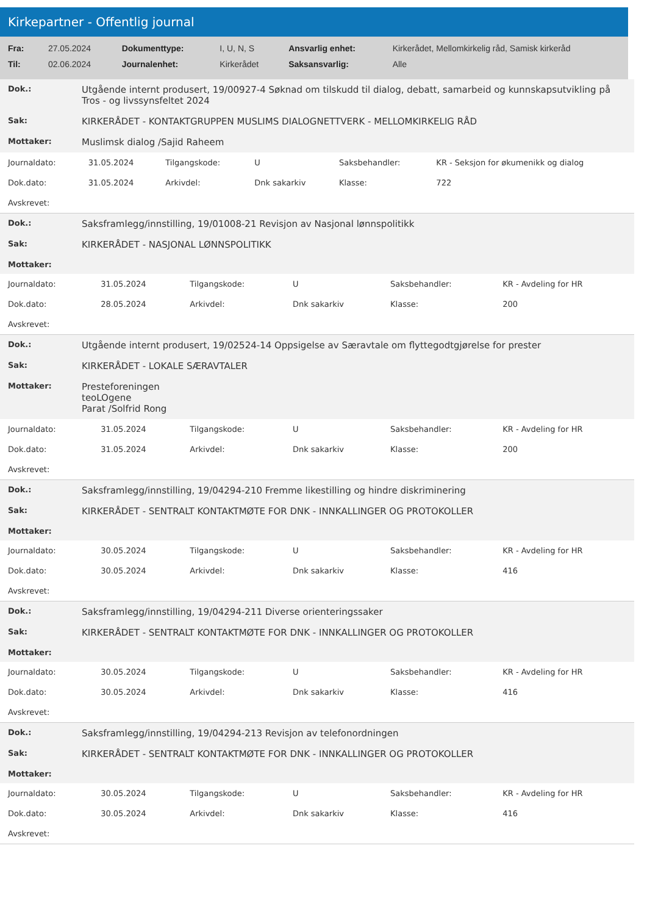Kirkepartner - Offentlig journal
| Fra: | 27.05.2024 | Dokumenttype: | I, U, N, S | Ansvarlig enhet: | Kirkerådet, Mellomkirkelig råd, Samisk kirkeråd |
| Til: | 02.06.2024 | Journalenhet: | Kirkerådet | Saksansvarlig: | Alle |
| Dok.: | Utgående internt produsert, 19/00927-4 Søknad om tilskudd til dialog, debatt, samarbeid og kunnskapsutvikling på Tros - og livssynsfeltet 2024 |
| Sak: | KIRKERÅDET - KONTAKTGRUPPEN MUSLIMS DIALOGNETTVERK - MELLOMKIRKELIG RÅD |
| Mottaker: | Muslimsk dialog /Sajid Raheem |
| Journaldato: | 31.05.2024 | Tilgangskode: | U | Saksbehandler: | KR - Seksjon for økumenikk og dialog |
| Dok.dato: | 31.05.2024 | Arkivdel: | Dnk sakarkiv | Klasse: | 722 |
| Avskrevet: | | | | | |
| Dok.: | Saksframlegg/innstilling, 19/01008-21 Revisjon av Nasjonal lønnspolitikk |
| Sak: | KIRKERÅDET - NASJONAL LØNNSPOLITIKK |
| Mottaker: | |
| Journaldato: | 31.05.2024 | Tilgangskode: | U | Saksbehandler: | KR - Avdeling for HR |
| Dok.dato: | 28.05.2024 | Arkivdel: | Dnk sakarkiv | Klasse: | 200 |
| Avskrevet: | | | | | |
| Dok.: | Utgående internt produsert, 19/02524-14 Oppsigelse av Særavtale om flyttegodtgjørelse for prester |
| Sak: | KIRKERÅDET - LOKALE SÆRAVTALER |
| Mottaker: | Presteforeningen teoLOgene Parat /Solfrid Rong |
| Journaldato: | 31.05.2024 | Tilgangskode: | U | Saksbehandler: | KR - Avdeling for HR |
| Dok.dato: | 31.05.2024 | Arkivdel: | Dnk sakarkiv | Klasse: | 200 |
| Avskrevet: | | | | | |
| Dok.: | Saksframlegg/innstilling, 19/04294-210 Fremme likestilling og hindre diskriminering |
| Sak: | KIRKERÅDET - SENTRALT KONTAKTMØTE FOR DNK - INNKALLINGER OG PROTOKOLLER |
| Mottaker: | |
| Journaldato: | 30.05.2024 | Tilgangskode: | U | Saksbehandler: | KR - Avdeling for HR |
| Dok.dato: | 30.05.2024 | Arkivdel: | Dnk sakarkiv | Klasse: | 416 |
| Avskrevet: | | | | | |
| Dok.: | Saksframlegg/innstilling, 19/04294-211 Diverse orienteringssaker |
| Sak: | KIRKERÅDET - SENTRALT KONTAKTMØTE FOR DNK - INNKALLINGER OG PROTOKOLLER |
| Mottaker: | |
| Journaldato: | 30.05.2024 | Tilgangskode: | U | Saksbehandler: | KR - Avdeling for HR |
| Dok.dato: | 30.05.2024 | Arkivdel: | Dnk sakarkiv | Klasse: | 416 |
| Avskrevet: | | | | | |
| Dok.: | Saksframlegg/innstilling, 19/04294-213 Revisjon av telefonordningen |
| Sak: | KIRKERÅDET - SENTRALT KONTAKTMØTE FOR DNK - INNKALLINGER OG PROTOKOLLER |
| Mottaker: | |
| Journaldato: | 30.05.2024 | Tilgangskode: | U | Saksbehandler: | KR - Avdeling for HR |
| Dok.dato: | 30.05.2024 | Arkivdel: | Dnk sakarkiv | Klasse: | 416 |
| Avskrevet: | | | | | |